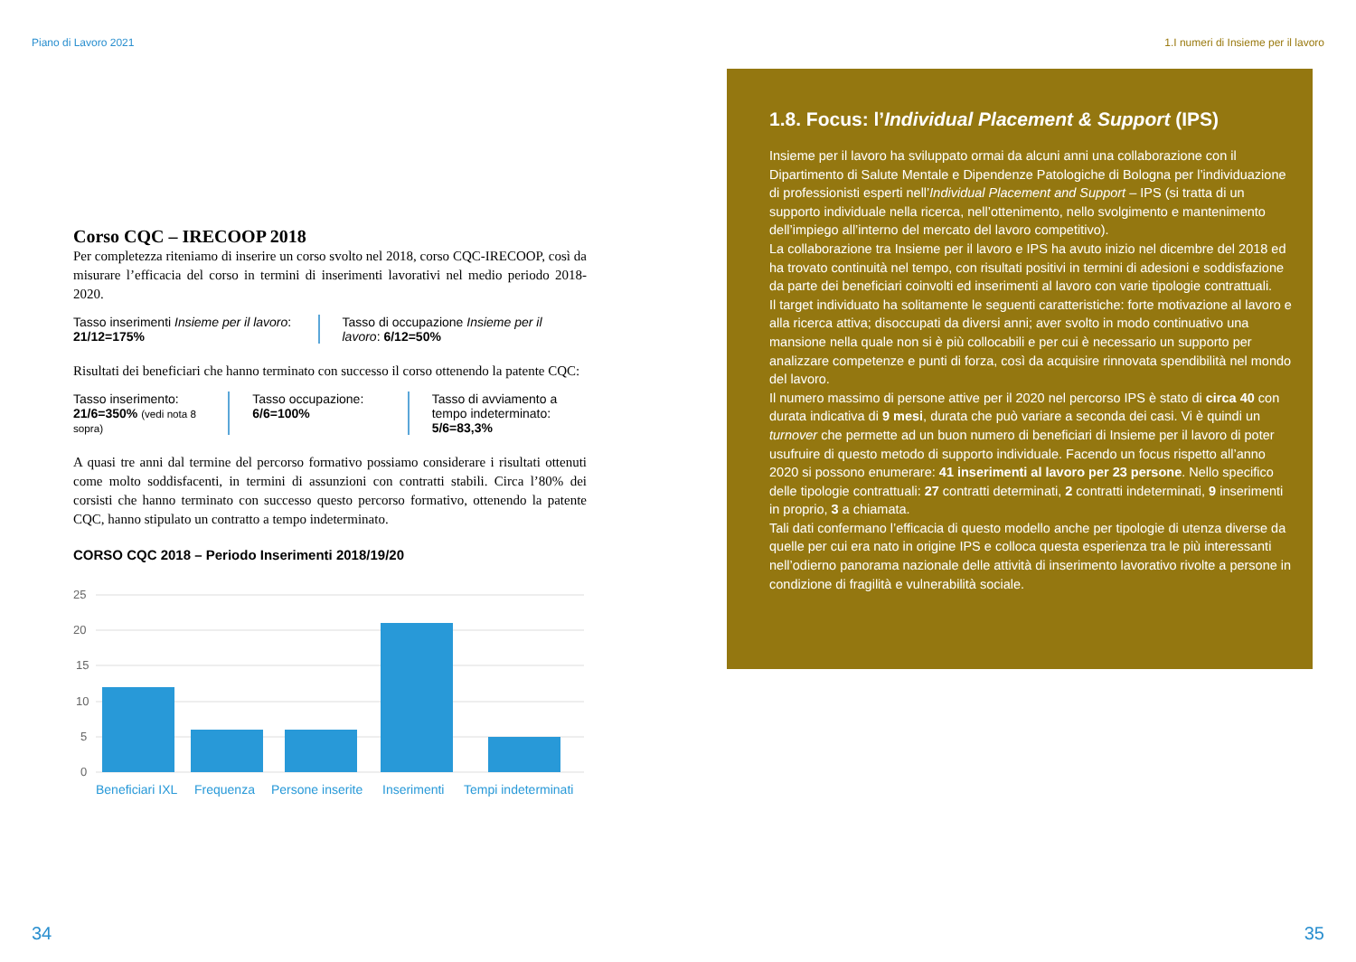Piano di Lavoro 2021
Corso CQC – IRECOOP 2018
Per completezza riteniamo di inserire un corso svolto nel 2018, corso CQC-IRECOOP, così da misurare l’efficacia del corso in termini di inserimenti lavorativi nel medio periodo 2018-2020.
Tasso inserimenti Insieme per il lavoro:
21/12=175%
Tasso di occupazione Insieme per il lavoro: 6/12=50%
Risultati dei beneficiari che hanno terminato con successo il corso ottenendo la patente CQC:
Tasso inserimento:
21/6=350% (vedi nota 8 sopra)
Tasso occupazione:
6/6=100%
Tasso di avviamento a tempo indeterminato:
5/6=83,3%
A quasi tre anni dal termine del percorso formativo possiamo considerare i risultati ottenuti come molto soddisfacenti, in termini di assunzioni con contratti stabili. Circa l’80% dei corsisti che hanno terminato con successo questo percorso formativo, ottenendo la patente CQC, hanno stipulato un contratto a tempo indeterminato.
CORSO CQC 2018 – Periodo Inserimenti 2018/19/20
25
20
15
10
5
0
Beneficiari IXL
Frequenza
Persone inserite
Inserimenti
Tempi indeterminati
34
1.I numeri di Insieme per il lavoro
1.8. Focus: l’Individual Placement & Support (IPS)
Insieme per il lavoro ha sviluppato ormai da alcuni anni una collaborazione con il Dipartimento di Salute Mentale e Dipendenze Patologiche di Bologna per l’individuazione di professionisti esperti nell’Individual Placement and Support – IPS (si tratta di un supporto individuale nella ricerca, nell’ottenimento, nello svolgimento e mantenimento dell’impiego all’interno del mercato del lavoro competitivo).
La collaborazione tra Insieme per il lavoro e IPS ha avuto inizio nel dicembre del 2018 ed ha trovato continuità nel tempo, con risultati positivi in termini di adesioni e soddisfazione da parte dei beneficiari coinvolti ed inserimenti al lavoro con varie tipologie contrattuali.
Il target individuato ha solitamente le seguenti caratteristiche: forte motivazione al lavoro e alla ricerca attiva; disoccupati da diversi anni; aver svolto in modo continuativo una mansione nella quale non si è più collocabili e per cui è necessario un supporto per analizzare competenze e punti di forza, così da acquisire rinnovata spendibilità nel mondo del lavoro.
Il numero massimo di persone attive per il 2020 nel percorso IPS è stato di circa 40 con durata indicativa di 9 mesi, durata che può variare a seconda dei casi. Vi è quindi un turnover che permette ad un buon numero di beneficiari di Insieme per il lavoro di poter usufruire di questo metodo di supporto individuale. Facendo un focus rispetto all’anno 2020 si possono enumerare: 41 inserimenti al lavoro per 23 persone. Nello specifico delle tipologie contrattuali: 27 contratti determinati, 2 contratti indeterminati, 9 inserimenti in proprio, 3 a chiamata.
Tali dati confermano l’efficacia di questo modello anche per tipologie di utenza diverse da quelle per cui era nato in origine IPS e colloca questa esperienza tra le più interessanti nell’odierno panorama nazionale delle attività di inserimento lavorativo rivolte a persone in condizione di fragilità e vulnerabilità sociale.
35